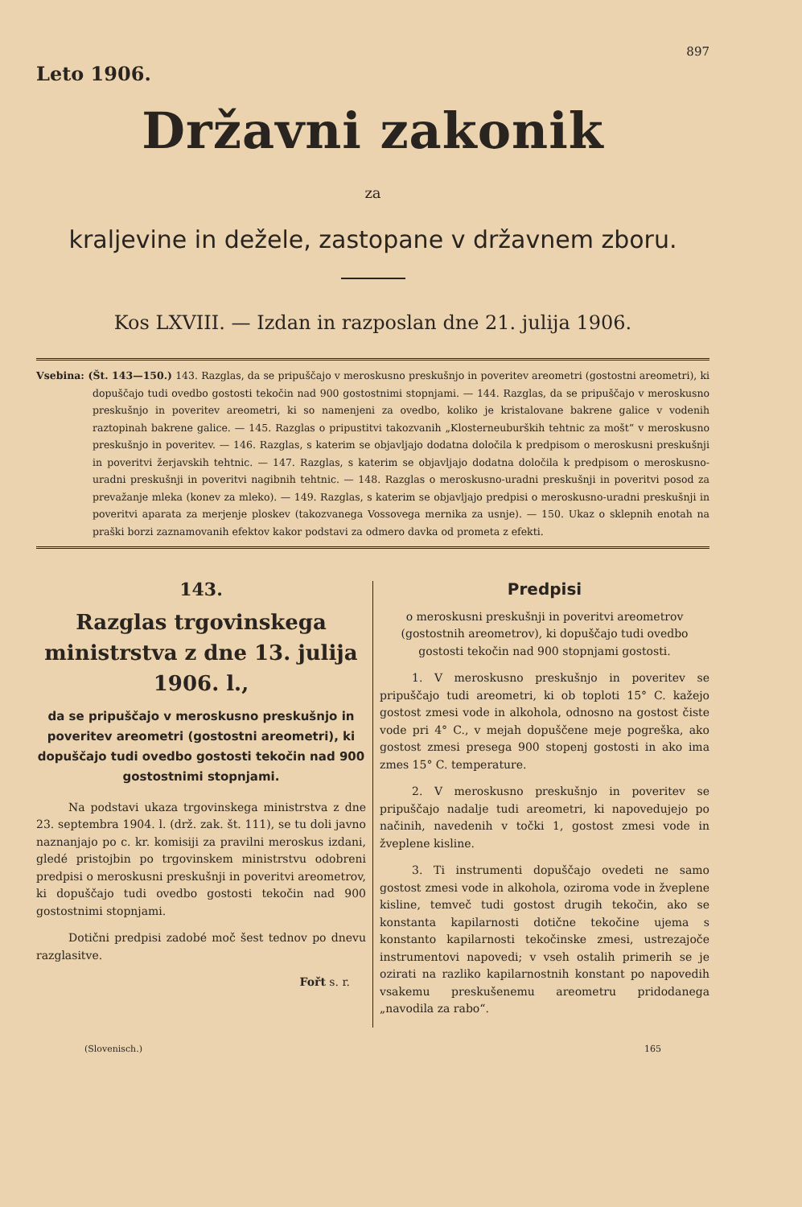Leto 1906.
897
Državni zakonik
za
kraljevine in dežele, zastopane v državnem zboru.
Kos LXVIII. — Izdan in razposlan dne 21. julija 1906.
Vsebina: (Št. 143—150.) 143. Razglas, da se pripuščajo v meroskusno preskušnjo in poveritev areometri (gostostni areometri), ki dopuščajo tudi ovedbo gostosti tekočin nad 900 gostostnimi stopnjami. — 144. Razglas, da se pripuščajo v meroskusno preskušnjo in poveritev areometri, ki so namenjeni za ovedbo, koliko je kristalovane bakrene galice v vodenih raztopinah bakrene galice. — 145. Razglas o pripustitvi takozvanih „Klosterneuburških tehtnic za mošt“ v meroskusno preskušnjo in poveritev. — 146. Razglas, s katerim se objavljajo dodatna določila k predpisom o meroskusni preskušnji in poveritvi žerjavskih tehtnic. — 147. Razglas, s katerim se objavljajo dodatna določila k predpisom o meroskusno-uradni preskušnji in poveritvi nagibnih tehtnic. — 148. Razglas o meroskusno-uradni preskušnji in poveritvi posod za prevažanje mleka (konev za mleko). — 149. Razglas, s katerim se objavljajo predpisi o meroskusno-uradni preskušnji in poveritvi aparata za merjenje ploskev (takozvanega Vossovega mernika za usnje). — 150. Ukaz o sklepnih enotah na praški borzi zaznamovanih efektov kakor podstavi za odmero davka od prometa z efekti.
143.
Razglas trgovinskega ministrstva z dne 13. julija 1906. l.,
da se pripuščajo v meroskusno preskušnjo in poveritev areometri (gostostni areometri), ki dopuščajo tudi ovedbo gostosti tekočin nad 900 gostostnimi stopnjami.
Na podstavi ukaza trgovinskega ministrstva z dne 23. septembra 1904. l. (drž. zak. št. 111), se tu doli javno naznanjajo po c. kr. komisiji za pravilni meroskus izdani, gledé pristojbin po trgovinskem ministrstvu odobreni predpisi o meroskusni preskušnji in poveritvi areometrov, ki dopuščajo tudi ovedbo gostosti tekočin nad 900 gostostnimi stopnjami.
Dotični predpisi zadobé moč šest tednov po dnevu razglasitve.
Fořt s. r.
Predpisi
o meroskusni preskušnji in poveritvi areometrov (gostostnih areometrov), ki dopuščajo tudi ovedbo gostosti tekočin nad 900 stopnjami gostosti.
1. V meroskusno preskušnjo in poveritev se pripuščajo tudi areometri, ki ob toploti 15° C. kažejo gostost zmesi vode in alkohola, odnosno na gostost čiste vode pri 4° C., v mejah dopuščene meje pogreška, ako gostost zmesi presega 900 stopenj gostosti in ako ima zmes 15° C. temperature.
2. V meroskusno preskušnjo in poveritev se pripuščajo nadalje tudi areometri, ki napovedujejo po načinih, navedenih v točki 1, gostost zmesi vode in žveplene kisline.
3. Ti instrumenti dopuščajo ovedeti ne samo gostost zmesi vode in alkohola, oziroma vode in žveplene kisline, temveč tudi gostost drugih tekočin, ako se konstanta kapilarnosti dotične tekočine ujema s konstanto kapilarnosti tekočinske zmesi, ustrezajoče instrumentovi napovedi; v vseh ostalih primerih se je ozirati na razliko kapilarnostnih konstant po napovedih vsakemu preskušenemu areometru pridodanega „navodila za rabo“.
(Slovenisch.) 165